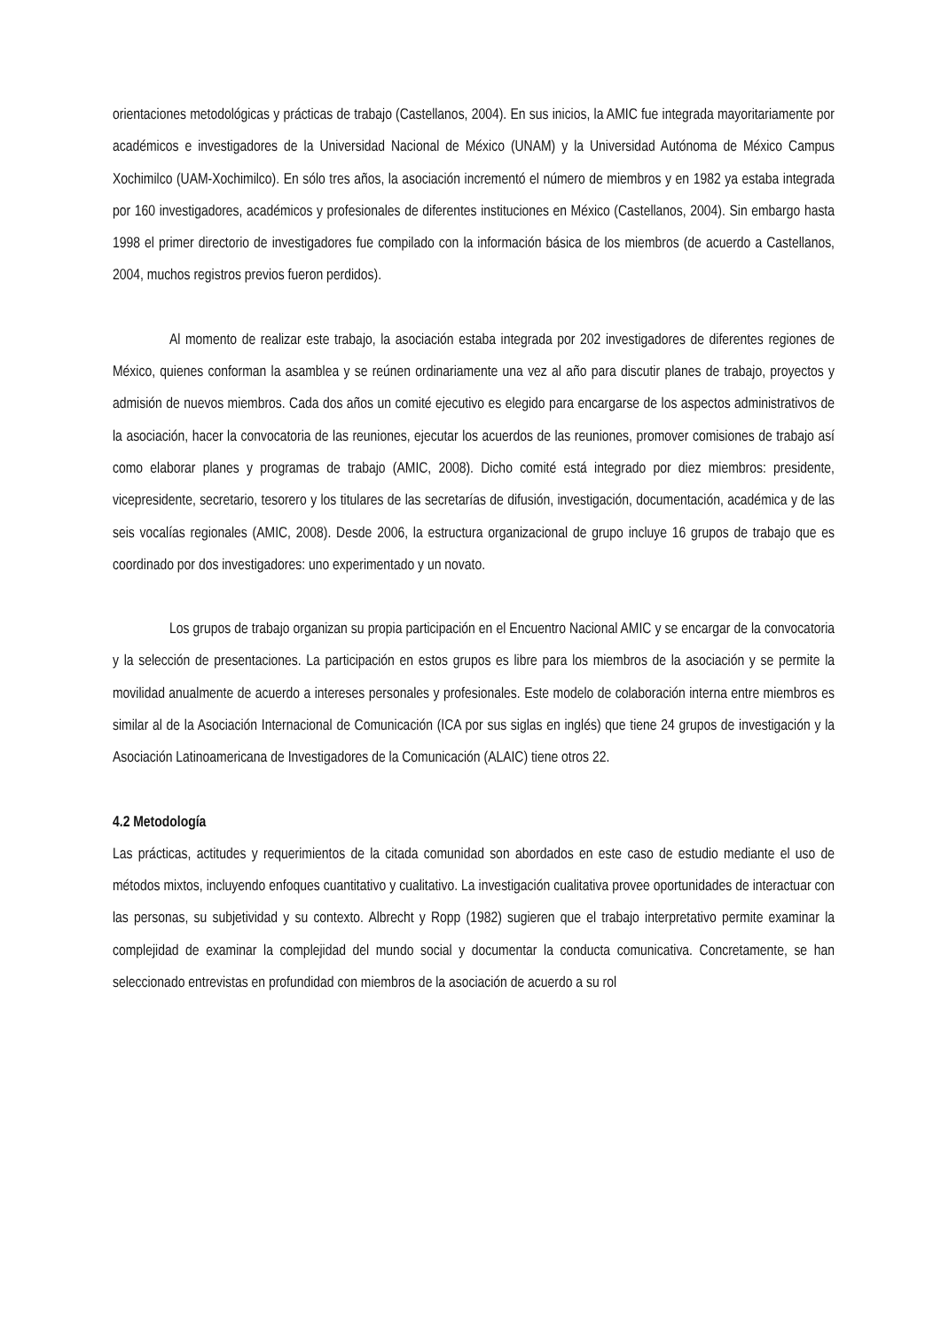orientaciones metodológicas y prácticas de trabajo (Castellanos, 2004). En sus inicios, la AMIC fue integrada mayoritariamente por académicos e investigadores de la Universidad Nacional de México (UNAM) y la Universidad Autónoma de México Campus Xochimilco (UAM-Xochimilco). En sólo tres años, la asociación incrementó el número de miembros y en 1982 ya estaba integrada por 160 investigadores, académicos y profesionales de diferentes instituciones en México (Castellanos, 2004). Sin embargo hasta 1998 el primer directorio de investigadores fue compilado con la información básica de los miembros (de acuerdo a Castellanos, 2004, muchos registros previos fueron perdidos).
Al momento de realizar este trabajo, la asociación estaba integrada por 202 investigadores de diferentes regiones de México, quienes conforman la asamblea y se reúnen ordinariamente una vez al año para discutir planes de trabajo, proyectos y admisión de nuevos miembros. Cada dos años un comité ejecutivo es elegido para encargarse de los aspectos administrativos de la asociación, hacer la convocatoria de las reuniones, ejecutar los acuerdos de las reuniones, promover comisiones de trabajo así como elaborar planes y programas de trabajo (AMIC, 2008). Dicho comité está integrado por diez miembros: presidente, vicepresidente, secretario, tesorero y los titulares de las secretarías de difusión, investigación, documentación, académica y de las seis vocalías regionales (AMIC, 2008). Desde 2006, la estructura organizacional de grupo incluye 16 grupos de trabajo que es coordinado por dos investigadores: uno experimentado y un novato.
Los grupos de trabajo organizan su propia participación en el Encuentro Nacional AMIC y se encargar de la convocatoria y la selección de presentaciones. La participación en estos grupos es libre para los miembros de la asociación y se permite la movilidad anualmente de acuerdo a intereses personales y profesionales. Este modelo de colaboración interna entre miembros es similar al de la Asociación Internacional de Comunicación (ICA por sus siglas en inglés) que tiene 24 grupos de investigación y la Asociación Latinoamericana de Investigadores de la Comunicación (ALAIC) tiene otros 22.
4.2 Metodología
Las prácticas, actitudes y requerimientos de la citada comunidad son abordados en este caso de estudio mediante el uso de métodos mixtos, incluyendo enfoques cuantitativo y cualitativo. La investigación cualitativa provee oportunidades de interactuar con las personas, su subjetividad y su contexto. Albrecht y Ropp (1982) sugieren que el trabajo interpretativo permite examinar la complejidad de examinar la complejidad del mundo social y documentar la conducta comunicativa. Concretamente, se han seleccionado entrevistas en profundidad con miembros de la asociación de acuerdo a su rol